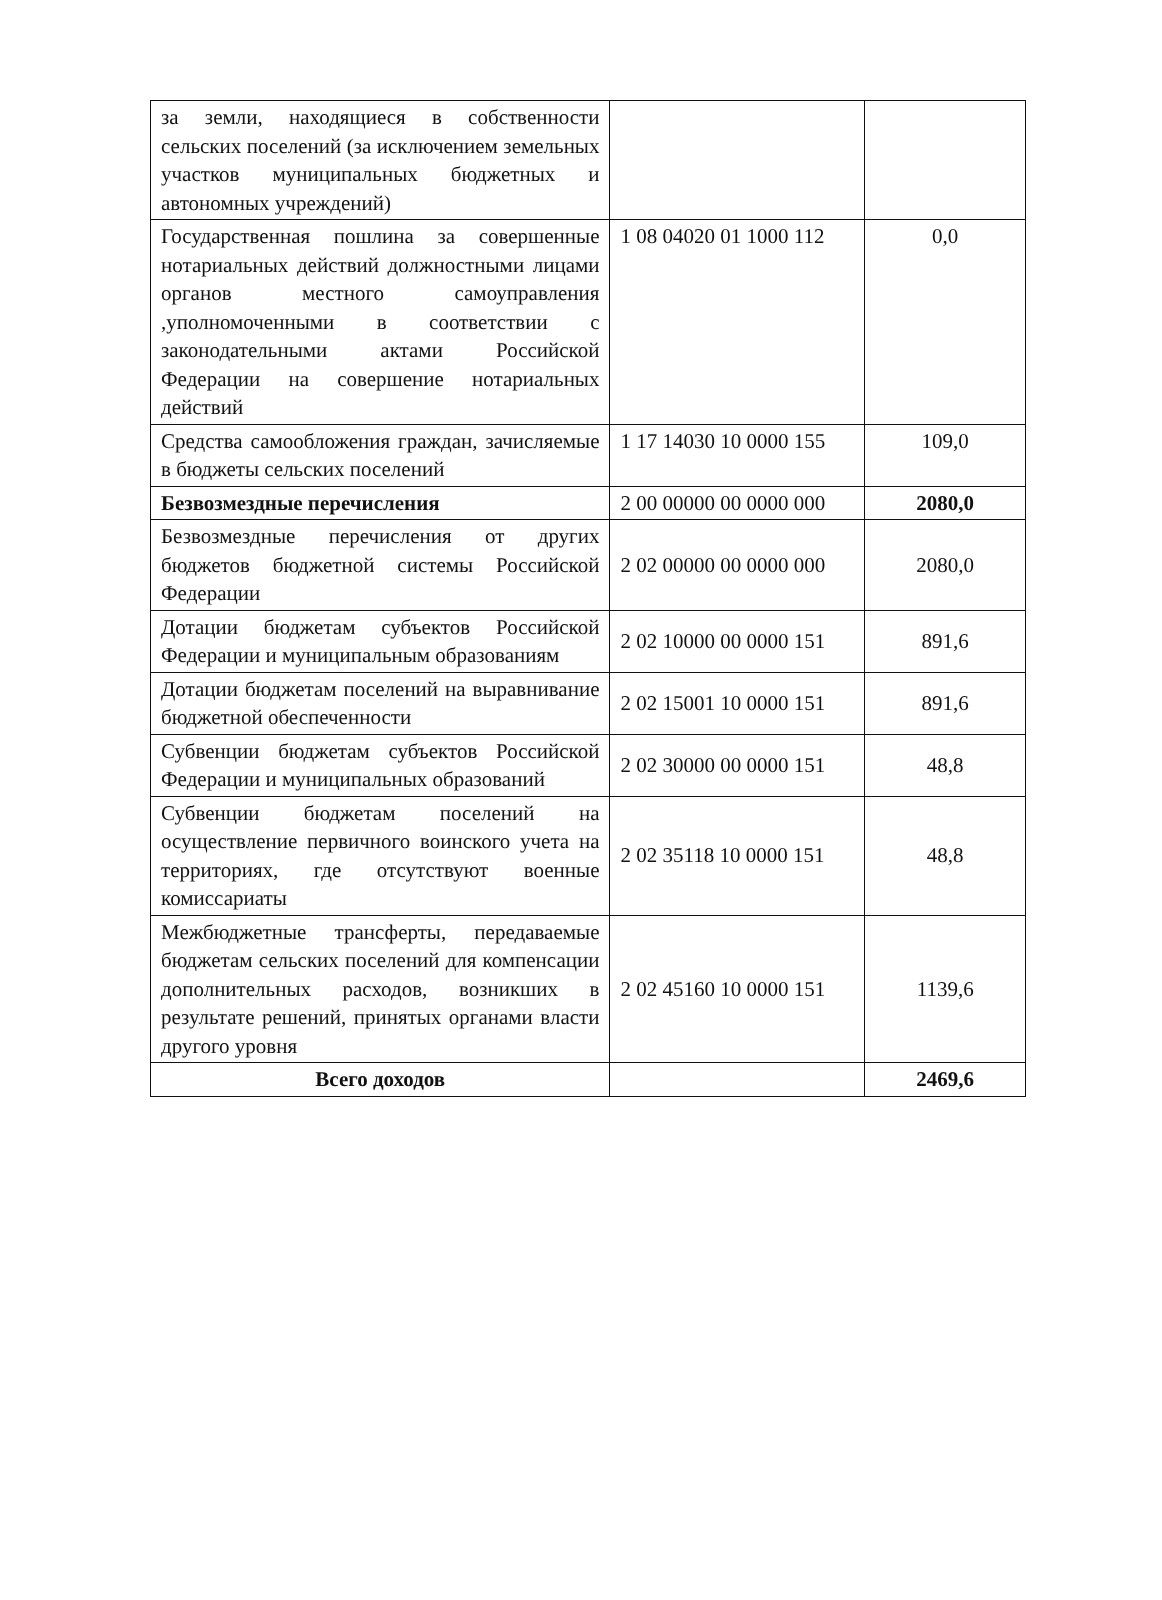| за земли, находящиеся в собственности сельских поселений (за исключением земельных участков муниципальных бюджетных и автономных учреждений) | | |
| Государственная пошлина за совершенные нотариальных действий должностными лицами органов местного самоуправления ,уполномоченными в соответствии с законодательными актами Российской Федерации на совершение нотариальных действий | 1 08 04020 01 1000 112 | 0,0 |
| Средства самообложения граждан, зачисляемые в бюджеты сельских поселений | 1 17 14030 10 0000 155 | 109,0 |
| Безвозмездные перечисления | 2 00 00000 00 0000 000 | 2080,0 |
| Безвозмездные перечисления от других бюджетов бюджетной системы Российской Федерации | 2 02 00000 00 0000 000 | 2080,0 |
| Дотации бюджетам субъектов Российской Федерации и муниципальным образованиям | 2 02 10000 00 0000 151 | 891,6 |
| Дотации бюджетам поселений на выравнивание бюджетной обеспеченности | 2 02 15001 10 0000 151 | 891,6 |
| Субвенции бюджетам субъектов Российской Федерации и муниципальных образований | 2 02 30000 00 0000 151 | 48,8 |
| Субвенции бюджетам поселений на осуществление первичного воинского учета на территориях, где отсутствуют военные комиссариаты | 2 02 35118 10 0000 151 | 48,8 |
| Межбюджетные трансферты, передаваемые бюджетам сельских поселений для компенсации дополнительных расходов, возникших в результате решений, принятых органами власти другого уровня | 2 02 45160 10 0000 151 | 1139,6 |
| Всего доходов | | 2469,6 |